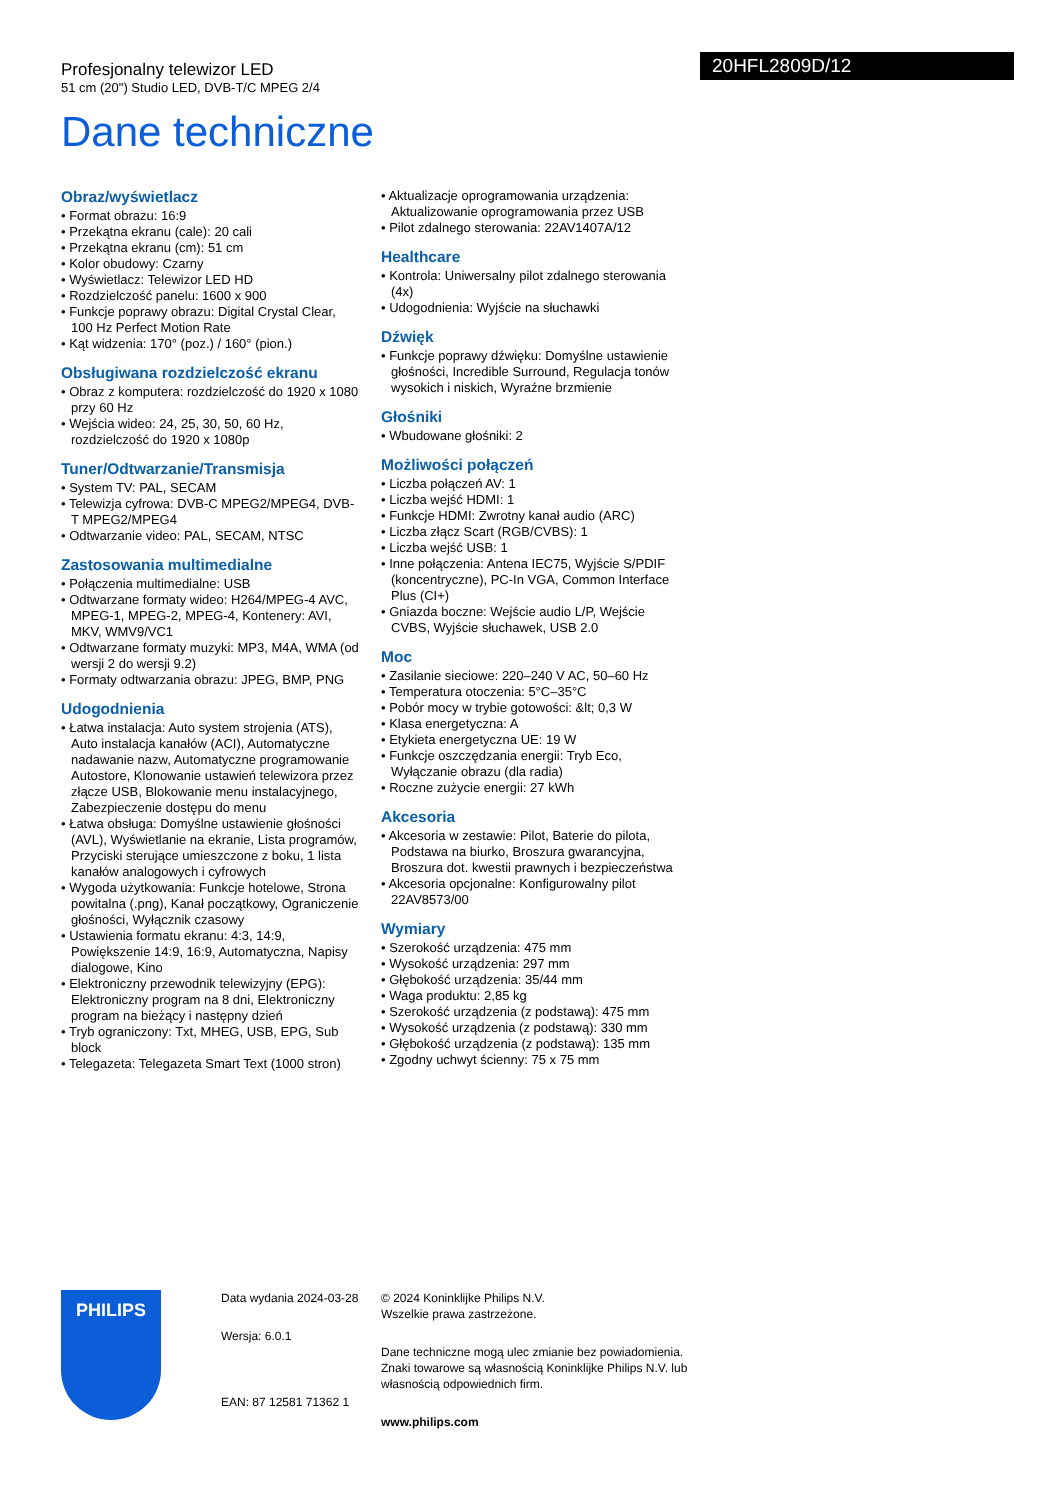Profesjonalny telewizor LED
51 cm (20") Studio LED, DVB-T/C MPEG 2/4
20HFL2809D/12
Dane techniczne
Obraz/wyświetlacz
• Format obrazu: 16:9
• Przekątna ekranu (cale): 20 cali
• Przekątna ekranu (cm): 51 cm
• Kolor obudowy: Czarny
• Wyświetlacz: Telewizor LED HD
• Rozdzielczość panelu: 1600 x 900
• Funkcje poprawy obrazu: Digital Crystal Clear, 100 Hz Perfect Motion Rate
• Kąt widzenia: 170° (poz.) / 160° (pion.)
Obsługiwana rozdzielczość ekranu
• Obraz z komputera: rozdzielczość do 1920 x 1080 przy 60 Hz
• Wejścia wideo: 24, 25, 30, 50, 60 Hz, rozdzielczość do 1920 x 1080p
Tuner/Odtwarzanie/Transmisja
• System TV: PAL, SECAM
• Telewizja cyfrowa: DVB-C MPEG2/MPEG4, DVB-T MPEG2/MPEG4
• Odtwarzanie video: PAL, SECAM, NTSC
Zastosowania multimedialne
• Połączenia multimedialne: USB
• Odtwarzane formaty wideo: H264/MPEG-4 AVC, MPEG-1, MPEG-2, MPEG-4, Kontenery: AVI, MKV, WMV9/VC1
• Odtwarzane formaty muzyki: MP3, M4A, WMA (od wersji 2 do wersji 9.2)
• Formaty odtwarzania obrazu: JPEG, BMP, PNG
Udogodnienia
• Łatwa instalacja: Auto system strojenia (ATS), Auto instalacja kanałów (ACI), Automatyczne nadawanie nazw, Automatyczne programowanie Autostore, Klonowanie ustawień telewizora przez złącze USB, Blokowanie menu instalacyjnego, Zabezpieczenie dostępu do menu
• Łatwa obsługa: Domyślne ustawienie głośności (AVL), Wyświetlanie na ekranie, Lista programów, Przyciski sterujące umieszczone z boku, 1 lista kanałów analogowych i cyfrowych
• Wygoda użytkowania: Funkcje hotelowe, Strona powitalna (.png), Kanał początkowy, Ograniczenie głośności, Wyłącznik czasowy
• Ustawienia formatu ekranu: 4:3, 14:9, Powiększenie 14:9, 16:9, Automatyczna, Napisy dialogowe, Kino
• Elektroniczny przewodnik telewizyjny (EPG): Elektroniczny program na 8 dni, Elektroniczny program na bieżący i następny dzień
• Tryb ograniczony: Txt, MHEG, USB, EPG, Sub block
• Telegazeta: Telegazeta Smart Text (1000 stron)
• Aktualizacje oprogramowania urządzenia: Aktualizowanie oprogramowania przez USB
• Pilot zdalnego sterowania: 22AV1407A/12
Healthcare
• Kontrola: Uniwersalny pilot zdalnego sterowania (4x)
• Udogodnienia: Wyjście na słuchawki
Dźwięk
• Funkcje poprawy dźwięku: Domyślne ustawienie głośności, Incredible Surround, Regulacja tonów wysokich i niskich, Wyraźne brzmienie
Głośniki
• Wbudowane głośniki: 2
Możliwości połączeń
• Liczba połączeń AV: 1
• Liczba wejść HDMI: 1
• Funkcje HDMI: Zwrotny kanał audio (ARC)
• Liczba złącz Scart (RGB/CVBS): 1
• Liczba wejść USB: 1
• Inne połączenia: Antena IEC75, Wyjście S/PDIF (koncentryczne), PC-In VGA, Common Interface Plus (CI+)
• Gniazda boczne: Wejście audio L/P, Wejście CVBS, Wyjście słuchawek, USB 2.0
Moc
• Zasilanie sieciowe: 220–240 V AC, 50–60 Hz
• Temperatura otoczenia: 5°C–35°C
• Pobór mocy w trybie gotowości: &lt; 0,3 W
• Klasa energetyczna: A
• Etykieta energetyczna UE: 19 W
• Funkcje oszczędzania energii: Tryb Eco, Wyłączanie obrazu (dla radia)
• Roczne zużycie energii: 27 kWh
Akcesoria
• Akcesoria w zestawie: Pilot, Baterie do pilota, Podstawa na biurko, Broszura gwarancyjna, Broszura dot. kwestii prawnych i bezpieczeństwa
• Akcesoria opcjonalne: Konfigurowalny pilot 22AV8573/00
Wymiary
• Szerokość urządzenia: 475 mm
• Wysokość urządzenia: 297 mm
• Głębokość urządzenia: 35/44 mm
• Waga produktu: 2,85 kg
• Szerokość urządzenia (z podstawą): 475 mm
• Wysokość urządzenia (z podstawą): 330 mm
• Głębokość urządzenia (z podstawą): 135 mm
• Zgodny uchwyt ścienny: 75 x 75 mm
PHILIPS
Data wydania 2024-03-28
Wersja: 6.0.1
EAN: 87 12581 71362 1
© 2024 Koninklijke Philips N.V.
Wszelkie prawa zastrzeżone.
Dane techniczne mogą ulec zmianie bez powiadomienia. Znaki towarowe są własnością Koninklijke Philips N.V. lub własnością odpowiednich firm.
www.philips.com